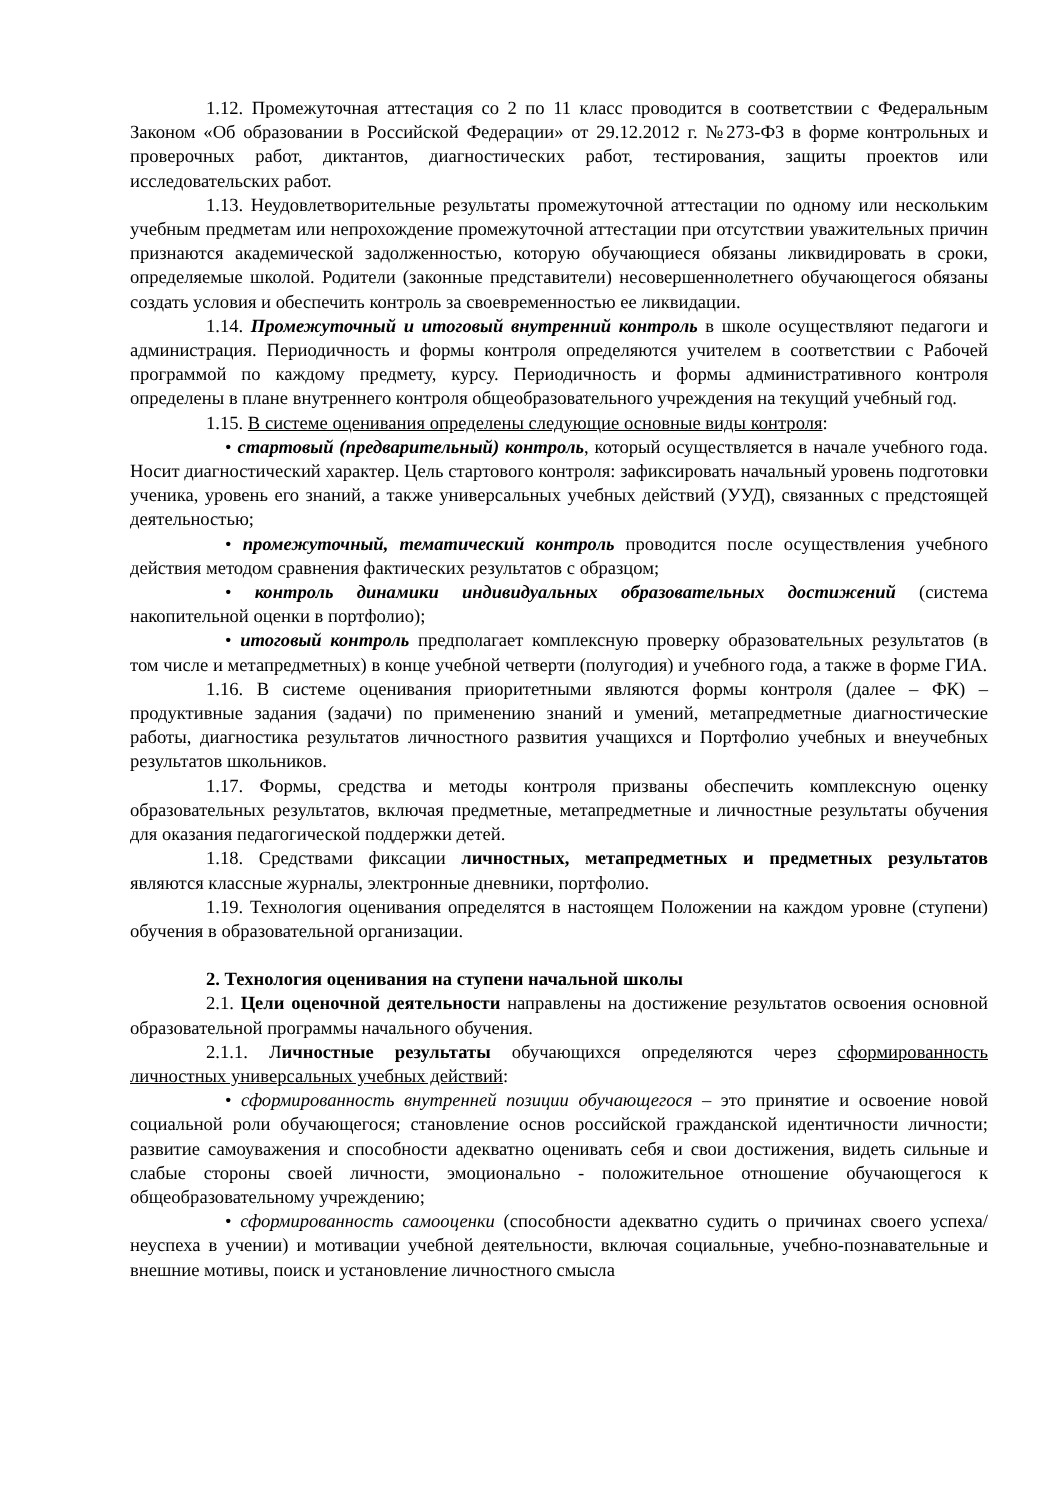1.12. Промежуточная аттестация со 2 по 11 класс проводится в соответствии с Федеральным Законом «Об образовании в Российской Федерации» от 29.12.2012 г. №273-ФЗ в форме контрольных и проверочных работ, диктантов, диагностических работ, тестирования, защиты проектов или исследовательских работ.
1.13. Неудовлетворительные результаты промежуточной аттестации по одному или нескольким учебным предметам или непрохождение промежуточной аттестации при отсутствии уважительных причин признаются академической задолженностью, которую обучающиеся обязаны ликвидировать в сроки, определяемые школой. Родители (законные представители) несовершеннолетнего обучающегося обязаны создать условия и обеспечить контроль за своевременностью ее ликвидации.
1.14. Промежуточный и итоговый внутренний контроль в школе осуществляют педагоги и администрация. Периодичность и формы контроля определяются учителем в соответствии с Рабочей программой по каждому предмету, курсу. Периодичность и формы административного контроля определены в плане внутреннего контроля общеобразовательного учреждения на текущий учебный год.
1.15. В системе оценивания определены следующие основные виды контроля:
• стартовый (предварительный) контроль, который осуществляется в начале учебного года. Носит диагностический характер. Цель стартового контроля: зафиксировать начальный уровень подготовки ученика, уровень его знаний, а также универсальных учебных действий (УУД), связанных с предстоящей деятельностью;
• промежуточный, тематический контроль проводится после осуществления учебного действия методом сравнения фактических результатов с образцом;
• контроль динамики индивидуальных образовательных достижений (система накопительной оценки в портфолио);
• итоговый контроль предполагает комплексную проверку образовательных результатов (в том числе и метапредметных) в конце учебной четверти (полугодия) и учебного года, а также в форме ГИА.
1.16. В системе оценивания приоритетными являются формы контроля (далее – ФК) – продуктивные задания (задачи) по применению знаний и умений, метапредметные диагностические работы, диагностика результатов личностного развития учащихся и Портфолио учебных и внеучебных результатов школьников.
1.17. Формы, средства и методы контроля призваны обеспечить комплексную оценку образовательных результатов, включая предметные, метапредметные и личностные результаты обучения для оказания педагогической поддержки детей.
1.18. Средствами фиксации личностных, метапредметных и предметных результатов являются классные журналы, электронные дневники, портфолио.
1.19. Технология оценивания определятся в настоящем Положении на каждом уровне (ступени) обучения в образовательной организации.
2. Технология оценивания на ступени начальной школы
2.1. Цели оценочной деятельности направлены на достижение результатов освоения основной образовательной программы начального обучения.
2.1.1. Личностные результаты обучающихся определяются через сформированность личностных универсальных учебных действий:
• сформированность внутренней позиции обучающегося – это принятие и освоение новой социальной роли обучающегося; становление основ российской гражданской идентичности личности; развитие самоуважения и способности адекватно оценивать себя и свои достижения, видеть сильные и слабые стороны своей личности, эмоционально - положительное отношение обучающегося к общеобразовательному учреждению;
• сформированность самооценки (способности адекватно судить о причинах своего успеха/неуспеха в учении) и мотивации учебной деятельности, включая социальные, учебно-познавательные и внешние мотивы, поиск и установление личностного смысла